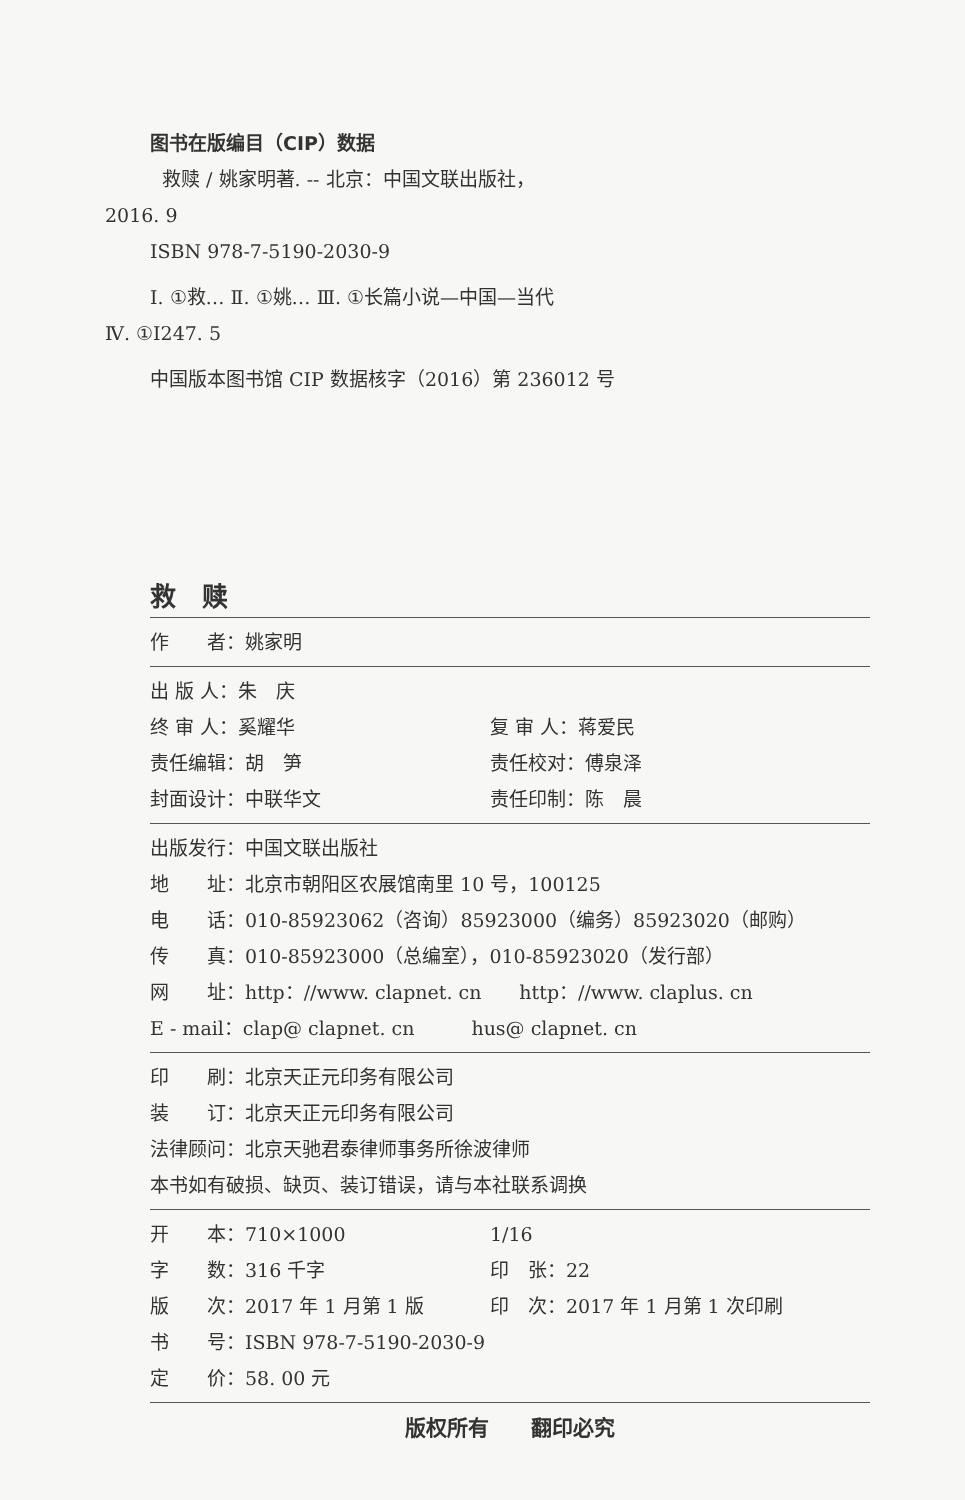图书在版编目（CIP）数据
救赎 / 姚家明著. -- 北京：中国文联出版社，
2016. 9
ISBN 978-7-5190-2030-9
Ⅰ. ①救… Ⅱ. ①姚… Ⅲ. ①长篇小说—中国—当代
Ⅳ. ①I247. 5
中国版本图书馆 CIP 数据核字（2016）第 236012 号
救　赎
作　　者：姚家明
出 版 人：朱　庆
终 审 人：奚耀华 复 审 人：蒋爱民
责任编辑：胡　笋 责任校对：傅泉泽
封面设计：中联华文 责任印制：陈　晨
出版发行：中国文联出版社
地　　址：北京市朝阳区农展馆南里 10 号，100125
电　　话：010-85923062（咨询）85923000（编务）85923020（邮购）
传　　真：010-85923000（总编室），010-85923020（发行部）
网　　址：http：//www. clapnet. cn　　http：//www. claplus. cn
E - mail：clap@ clapnet. cn　　　hus@ clapnet. cn
印　　刷：北京天正元印务有限公司
装　　订：北京天正元印务有限公司
法律顾问：北京天驰君泰律师事务所徐波律师
本书如有破损、缺页、装订错误，请与本社联系调换
开　　本：710×1000 1/16
字　　数：316 千字 印　张：22
版　　次：2017 年 1 月第 1 版 印　次：2017 年 1 月第 1 次印刷
书　　号：ISBN 978-7-5190-2030-9
定　　价：58. 00 元
版权所有　　翻印必究